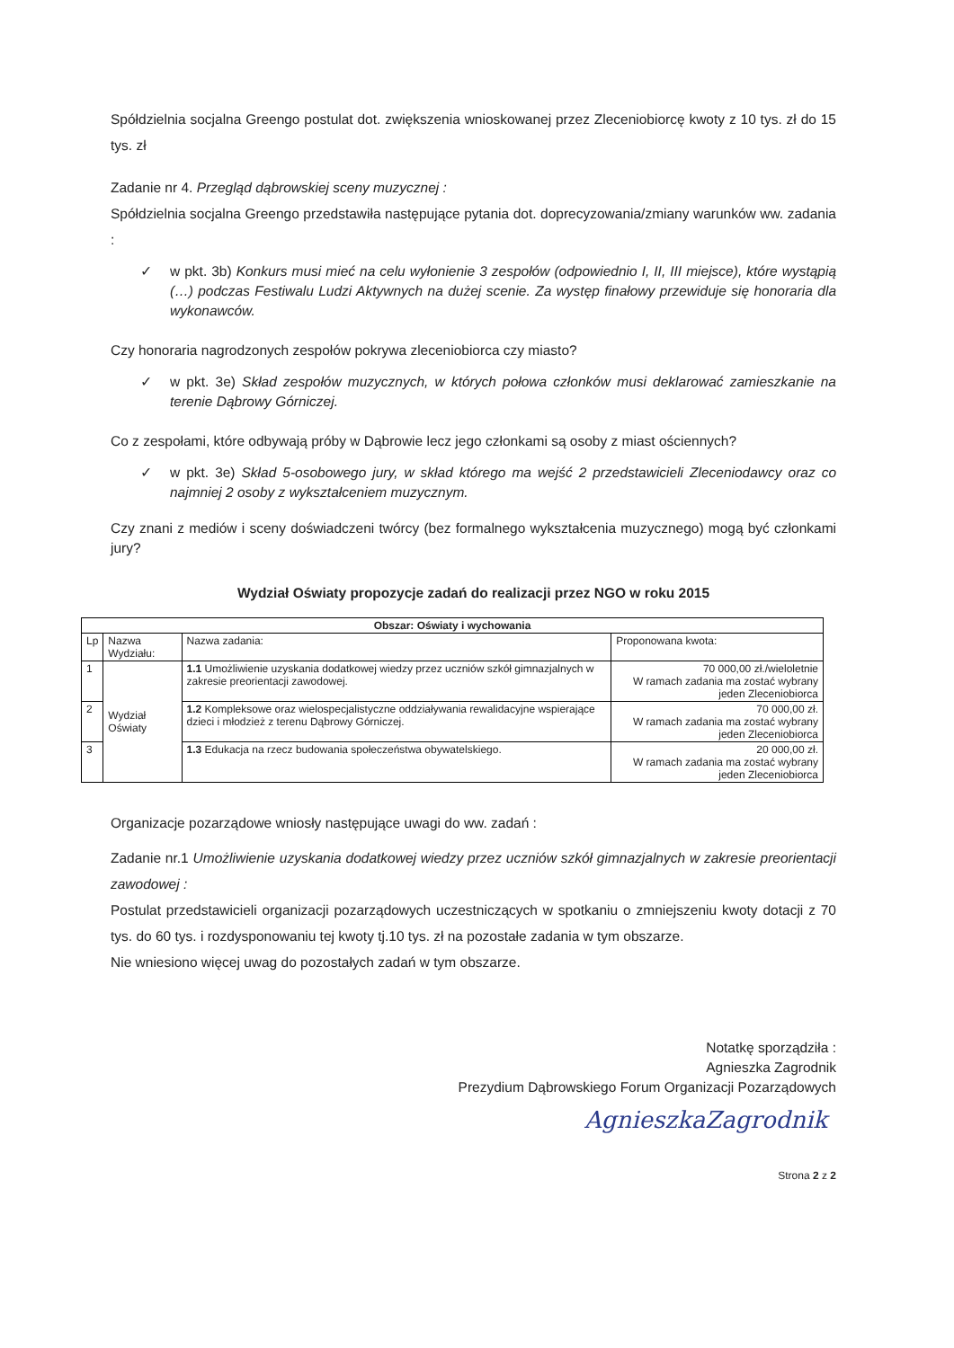Spółdzielnia socjalna Greengo postulat dot. zwiększenia wnioskowanej przez Zleceniobiorcę kwoty z 10 tys. zł do 15 tys. zł
Zadanie nr 4. Przegląd dąbrowskiej sceny muzycznej :
Spółdzielnia socjalna Greengo przedstawiła następujące pytania dot. doprecyzowania/zmiany warunków ww. zadania :
✓ w pkt. 3b) Konkurs musi mieć na celu wyłonienie 3 zespołów (odpowiednio I, II, III miejsce), które wystąpią (…) podczas Festiwalu Ludzi Aktywnych na dużej scenie. Za występ finałowy przewiduje się honoraria dla wykonawców.
Czy honoraria nagrodzonych zespołów pokrywa zleceniobiorca czy miasto?
✓ w pkt. 3e) Skład zespołów muzycznych, w których połowa członków musi deklarować zamieszkanie na terenie Dąbrowy Górniczej.
Co z zespołami, które odbywają próby w Dąbrowie lecz jego członkami są osoby z miast ościennych?
✓ w pkt. 3e) Skład 5-osobowego jury, w skład którego ma wejść 2 przedstawicieli Zleceniodawcy oraz co najmniej 2 osoby z wykształceniem muzycznym.
Czy znani z mediów i sceny doświadczeni twórcy (bez formalnego wykształcenia muzycznego) mogą być członkami jury?
Wydział Oświaty propozycje zadań do realizacji przez NGO w roku 2015
| Obszar: Oświaty i wychowania | | | |
| --- | --- | --- | --- |
| Lp | Nazwa Wydziału: | Nazwa zadania: | Proponowana kwota: |
| 1 | Wydział Oświaty | 1.1 Umożliwienie uzyskania dodatkowej wiedzy przez uczniów szkół gimnazjalnych w zakresie preorientacji zawodowej. | 70 000,00 zł./wieloletnie W ramach zadania ma zostać wybrany jeden Zleceniobiorca |
| 2 | | 1.2 Kompleksowe oraz wielospecjalistyczne oddziaływania rewalidacyjne wspierające dzieci i młodzież z terenu Dąbrowy Górniczej. | 70 000,00 zł. W ramach zadania ma zostać wybrany jeden Zleceniobiorca |
| 3 | | 1.3 Edukacja na rzecz budowania społeczeństwa obywatelskiego. | 20 000,00 zł. W ramach zadania ma zostać wybrany jeden Zleceniobiorca |
Organizacje pozarządowe wniosły następujące uwagi do ww. zadań :
Zadanie nr.1 Umożliwienie uzyskania dodatkowej wiedzy przez uczniów szkół gimnazjalnych w zakresie preorientacji zawodowej :
Postulat przedstawicieli organizacji pozarządowych uczestniczących w spotkaniu o zmniejszeniu kwoty dotacji z 70 tys. do 60 tys. i rozdysponowaniu tej kwoty tj.10 tys. zł na pozostałe zadania w tym obszarze.
Nie wniesiono więcej uwag do pozostałych zadań w tym obszarze.
Notatkę sporządziła :
Agnieszka Zagrodnik
Prezydium Dąbrowskiego Forum Organizacji Pozarządowych
AgnieszkaZagrodnik
Strona 2 z 2